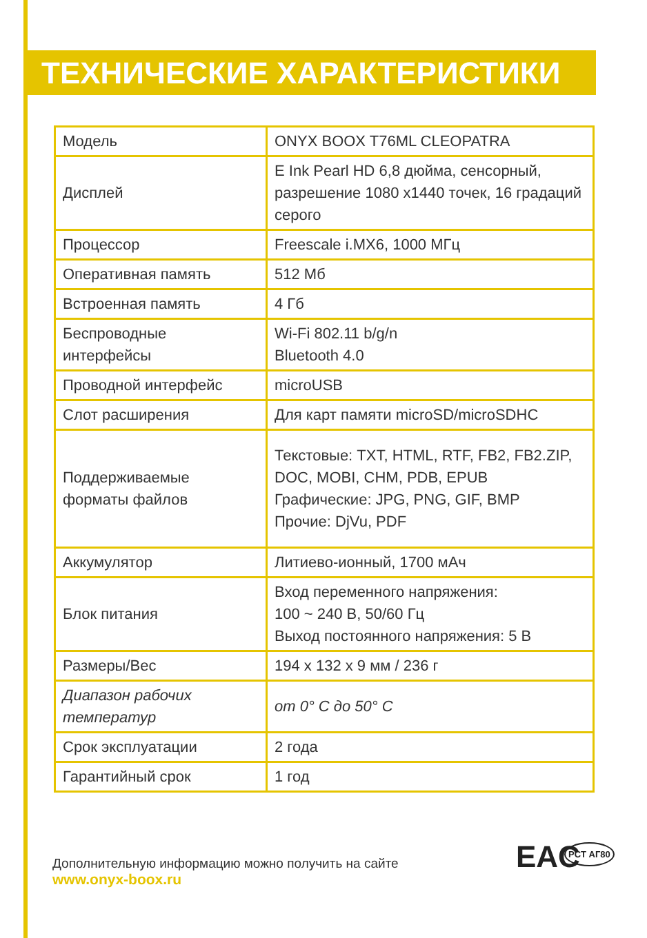ТЕХНИЧЕСКИЕ ХАРАКТЕРИСТИКИ
| Модель | ONYX BOOX T76ML CLEOPATRA |
| Дисплей | E Ink Pearl HD 6,8 дюйма, сенсорный, разрешение 1080 x1440 точек, 16 градаций серого |
| Процессор | Freescale i.MX6, 1000 МГц |
| Оперативная память | 512 Мб |
| Встроенная память | 4 Гб |
| Беспроводные интерфейсы | Wi-Fi 802.11 b/g/n Bluetooth 4.0 |
| Проводной интерфейс | microUSB |
| Слот расширения | Для карт памяти microSD/microSDHC |
| Поддерживаемые форматы файлов | Текстовые: TXT, HTML, RTF, FB2, FB2.ZIP, DOC, MOBI, CHM, PDB, EPUB Графические: JPG, PNG, GIF, BMP Прочие: DjVu, PDF |
| Аккумулятор | Литиево-ионный, 1700 мАч |
| Блок питания | Вход переменного напряжения: 100 ~ 240 В, 50/60 Гц Выход постоянного напряжения: 5 В |
| Размеры/Вес | 194 x 132 x 9 мм / 236 г |
| Диапазон рабочих температур | от 0° C до 50° C |
| Срок эксплуатации | 2 года |
| Гарантийный срок | 1 год |
Дополнительную информацию можно получить на сайте
www.onyx-boox.ru
EAC PCT АГ80